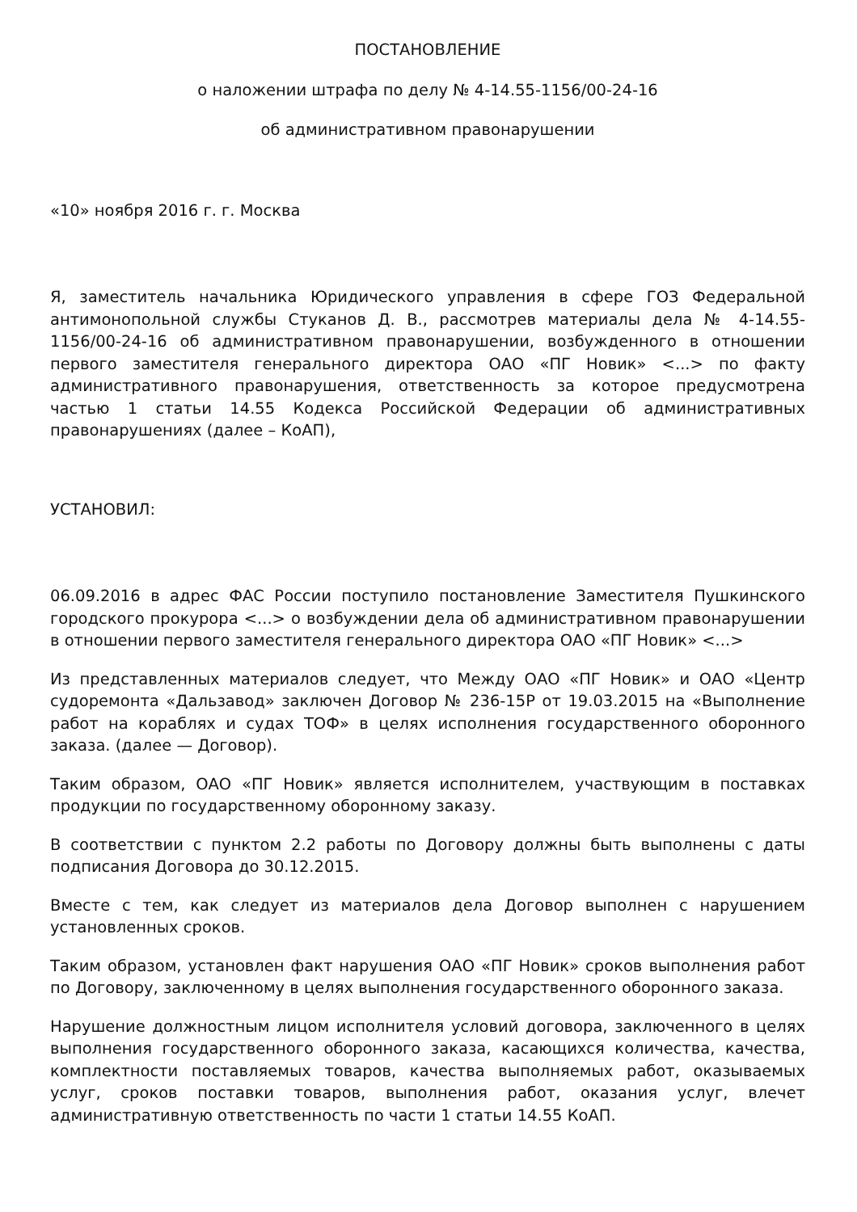ПОСТАНОВЛЕНИЕ
о наложении штрафа по делу № 4-14.55-1156/00-24-16
об административном правонарушении
«10» ноября 2016 г. г. Москва
Я, заместитель начальника Юридического управления в сфере ГОЗ Федеральной антимонопольной службы Стуканов Д. В., рассмотрев материалы дела № 4-14.55-1156/00-24-16 об административном правонарушении, возбужденного в отношении первого заместителя генерального директора ОАО «ПГ Новик» <...> по факту административного правонарушения, ответственность за которое предусмотрена частью 1 статьи 14.55 Кодекса Российской Федерации об административных правонарушениях (далее – КоАП),
УСТАНОВИЛ:
06.09.2016 в адрес ФАС России поступило постановление Заместителя Пушкинского городского прокурора <...> о возбуждении дела об административном правонарушении в отношении первого заместителя генерального директора ОАО «ПГ Новик» <...>
Из представленных материалов следует, что Между ОАО «ПГ Новик» и ОАО «Центр судоремонта «Дальзавод» заключен Договор № 236-15Р от 19.03.2015 на «Выполнение работ на кораблях и судах ТОФ» в целях исполнения государственного оборонного заказа. (далее — Договор).
Таким образом, ОАО «ПГ Новик» является исполнителем, участвующим в поставках продукции по государственному оборонному заказу.
В соответствии с пунктом 2.2 работы по Договору должны быть выполнены с даты подписания Договора до 30.12.2015.
Вместе с тем, как следует из материалов дела Договор выполнен с нарушением установленных сроков.
Таким образом, установлен факт нарушения ОАО «ПГ Новик» сроков выполнения работ по Договору, заключенному в целях выполнения государственного оборонного заказа.
Нарушение должностным лицом исполнителя условий договора, заключенного в целях выполнения государственного оборонного заказа, касающихся количества, качества, комплектности поставляемых товаров, качества выполняемых работ, оказываемых услуг, сроков поставки товаров, выполнения работ, оказания услуг, влечет административную ответственность по части 1 статьи 14.55 КоАП.